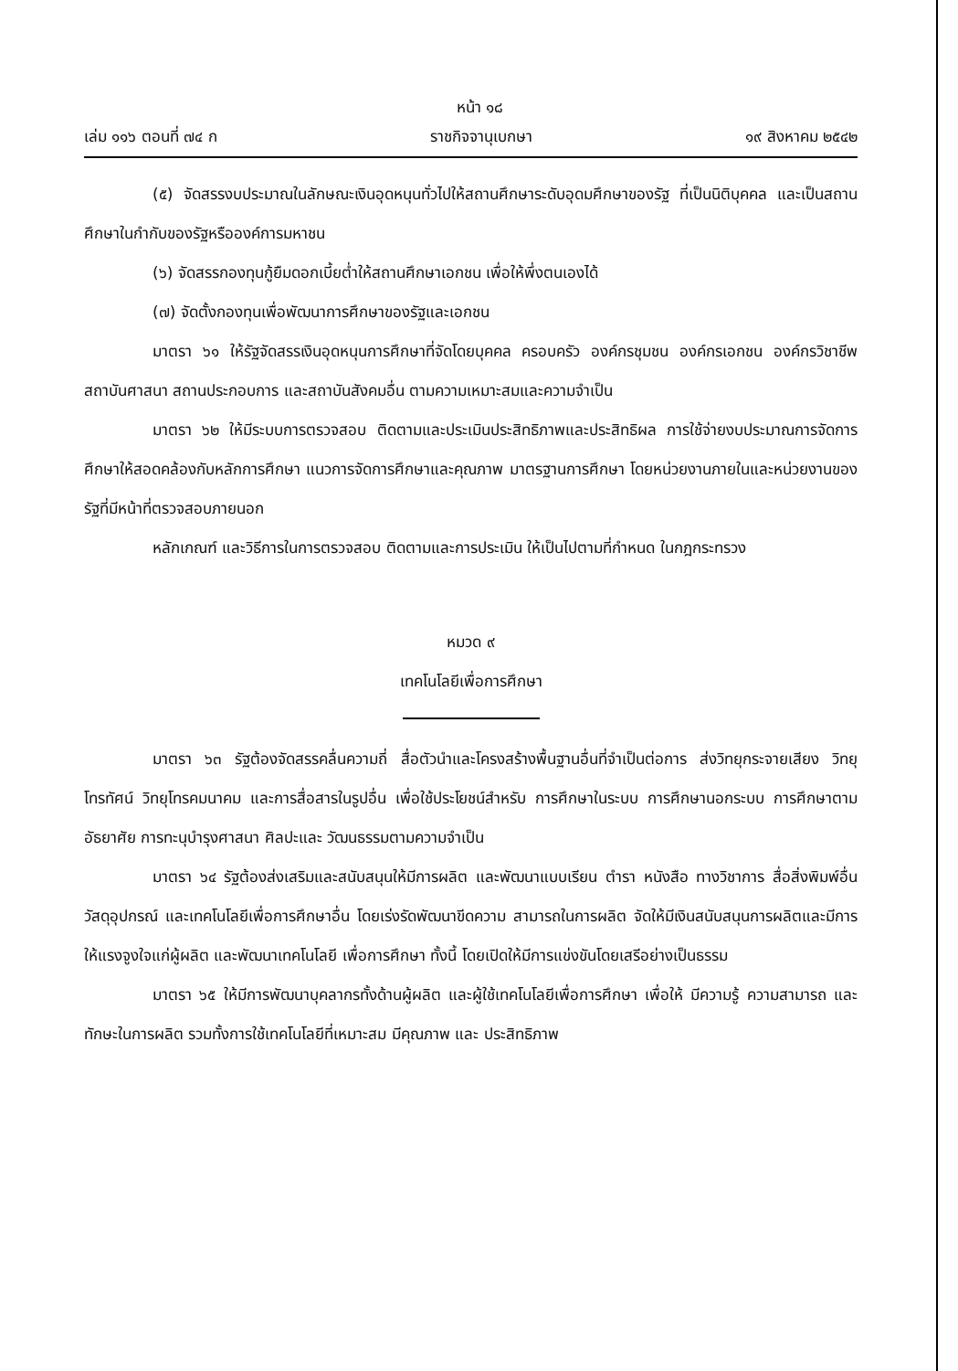หน้า ๑๘
เล่ม ๑๑๖ ตอนที่ ๗๔ ก ราชกิจจานุเบกษา ๑๙ สิงหาคม ๒๕๔๒
(๕) จัดสรรงบประมาณในลักษณะเงินอุดหนุนทั่วไปให้สถานศึกษาระดับอุดมศึกษาของรัฐ ที่เป็นนิติบุคคล และเป็นสถานศึกษาในกำกับของรัฐหรือองค์การมหาชน
(๖) จัดสรรกองทุนกู้ยืมดอกเบี้ยต่ำให้สถานศึกษาเอกชน เพื่อให้พึ่งตนเองได้
(๗) จัดตั้งกองทุนเพื่อพัฒนาการศึกษาของรัฐและเอกชน
มาตรา ๖๑ ให้รัฐจัดสรรเงินอุดหนุนการศึกษาที่จัดโดยบุคคล ครอบครัว องค์กรชุมชน องค์กรเอกชน องค์กรวิชาชีพ สถาบันศาสนา สถานประกอบการ และสถาบันสังคมอื่น ตามความเหมาะสมและความจำเป็น
มาตรา ๖๒ ให้มีระบบการตรวจสอบ ติดตามและประเมินประสิทธิภาพและประสิทธิผล การใช้จ่ายงบประมาณการจัดการศึกษาให้สอดคล้องกับหลักการศึกษา แนวการจัดการศึกษาและคุณภาพ มาตรฐานการศึกษา โดยหน่วยงานภายในและหน่วยงานของรัฐที่มีหน้าที่ตรวจสอบภายนอก
หลักเกณฑ์ และวิธีการในการตรวจสอบ ติดตามและการประเมิน ให้เป็นไปตามที่กำหนด ในกฎกระทรวง
หมวด ๙
เทคโนโลยีเพื่อการศึกษา
มาตรา ๖๓ รัฐต้องจัดสรรคลื่นความถี่ สื่อตัวนำและโครงสร้างพื้นฐานอื่นที่จำเป็นต่อการ ส่งวิทยุกระจายเสียง วิทยุโทรทัศน์ วิทยุโทรคมนาคม และการสื่อสารในรูปอื่น เพื่อใช้ประโยชน์สำหรับ การศึกษาในระบบ การศึกษานอกระบบ การศึกษาตามอัธยาศัย การทะนุบำรุงศาสนา ศิลปะและ วัฒนธรรมตามความจำเป็น
มาตรา ๖๔ รัฐต้องส่งเสริมและสนับสนุนให้มีการผลิต และพัฒนาแบบเรียน ตำรา หนังสือ ทางวิชาการ สื่อสิ่งพิมพ์อื่น วัสดุอุปกรณ์ และเทคโนโลยีเพื่อการศึกษาอื่น โดยเร่งรัดพัฒนาขีดความ สามารถในการผลิต จัดให้มีเงินสนับสนุนการผลิตและมีการให้แรงจูงใจแก่ผู้ผลิต และพัฒนาเทคโนโลยี เพื่อการศึกษา ทั้งนี้ โดยเปิดให้มีการแข่งขันโดยเสรีอย่างเป็นธรรม
มาตรา ๖๕ ให้มีการพัฒนาบุคลากรทั้งด้านผู้ผลิต และผู้ใช้เทคโนโลยีเพื่อการศึกษา เพื่อให้ มีความรู้ ความสามารถ และทักษะในการผลิต รวมทั้งการใช้เทคโนโลยีที่เหมาะสม มีคุณภาพ และ ประสิทธิภาพ